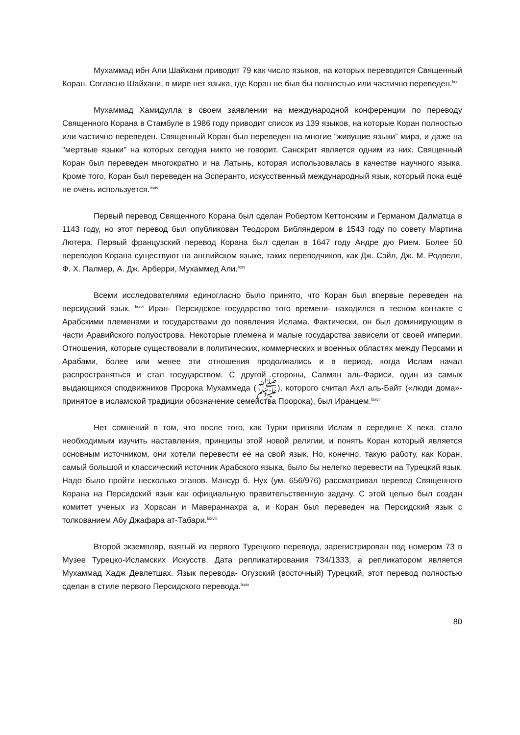Мухаммад ибн Али Шайхани приводит 79 как число языков, на которых переводится Священный Коран. Согласно Шайхани, в мире нет языка, где Коран не был бы полностью или частично переведен.<sup>lxxiii</sup>
Мухаммад Хамидулла в своем заявлении на международной конференции по переводу Священного Корана в Стамбуле в 1986 году приводит список из 139 языков, на которые Коран полностью или частично переведен. Священный Коран был переведен на многие “живущие языки” мира, и даже на "мертвые языки" на которых сегодня никто не говорит. Санскрит является одним из них. Священный Коран был переведен многократно и на Латынь, которая использовалась в качестве научного языка. Кроме того, Коран был переведен на Эсперанто, искусственный международный язык, который пока ещё не очень используется.<sup>lxxiv</sup>
Первый перевод Священного Корана был сделан Робертом Кеттонским и Германом Далматца в 1143 году, но этот перевод был опубликован Теодором Библяндером в 1543 году по совету Мартина Лютера. Первый французский перевод Корана был сделан в 1647 году Андре дю Рием. Более 50 переводов Корана существуют на английском языке, таких переводчиков, как Дж. Сэйл, Дж. М. Родвелл, Ф. Х. Палмер, А. Дж. Арберри, Мухаммед Али.<sup>lxxv</sup>
Всеми исследователями единогласно было принято, что Коран был впервые переведен на персидский язык. <sup>lxxvi</sup> Иран- Персидское государство того времени- находился в тесном контакте с Арабскими племенами и государствами до появления Ислама. Фактически, он был доминирующим в части Аравийского полуострова. Некоторые племена и малые государства зависели от своей империи. Отношения, которые существовали в политических, коммерческих и военных областях между Персами и Арабами, более или менее эти отношения продолжались и в период, когда Ислам начал распространяться и стал государством. С другой стороны, Салман аль-Фариси, один из самых выдающихся сподвижников Пророка Мухаммеда (ﷺ), которого считал Ахл аль-Байт («люди дома»-принятое в исламской традиции обозначение семейства Пророка), был Иранцем.<sup>lxxvii</sup>
Нет сомнений в том, что после того, как Турки приняли Ислам в середине X века, стало необходимым изучить наставления, принципы этой новой религии, и понять Коран который является основным источником, они хотели перевести ее на свой язык. Но, конечно, такую работу, как Коран, самый большой и классический источник Арабского языка, было бы нелегко перевести на Турецкий язык. Надо было пройти несколько этапов. Мансур б. Нух (ум. 656/976) рассматривал перевод Священного Корана на Персидский язык как официальную правительственную задачу. С этой целью был создан комитет ученых из Хорасан и Мавераннахра а, и Коран был переведен на Персидский язык с толкованием Абу Джафара ат-Табари.<sup>lxxviii</sup>
Второй экземпляр, взятый из первого Турецкого перевода, зарегистрирован под номером 73 в Музее Турецко-Исламских Искусств. Дата репликатирования 734/1333, а репликатором является Мухаммад Хадж Девлетшах. Язык перевода- Огузский (восточный) Турецкий, этот перевод полностью сделан в стиле первого Персидского перевода.<sup>lxxix</sup>
80